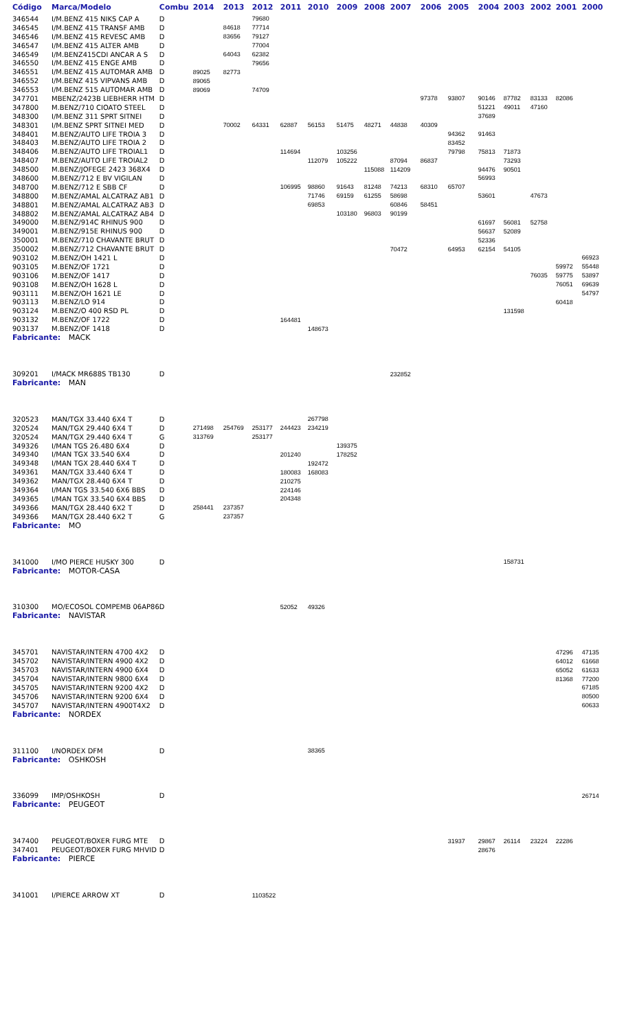| Código | Marca/Modelo | Combu | 2014 | 2013 | 2012 | 2011 | 2010 | 2009 | 2008 | 2007 | 2006 | 2005 | 2004 | 2003 | 2002 | 2001 | 2000 |
| --- | --- | --- | --- | --- | --- | --- | --- | --- | --- | --- | --- | --- | --- | --- | --- | --- | --- |
| 346544 | I/M.BENZ 415 NIKS CAP A | D | | | 79680 | | | | | | | | | | | | |
| 346545 | I/M.BENZ 415 TRANSF AMB | D | | 84618 | 77714 | | | | | | | | | | | | |
| 346546 | I/M.BENZ 415 REVESC AMB | D | | 83656 | 79127 | | | | | | | | | | | | |
| 346547 | I/M.BENZ 415 ALTER AMB | D | | | 77004 | | | | | | | | | | | | |
| 346549 | I/M.BENZ415CDI ANCAR A S | D | | 64043 | 62382 | | | | | | | | | | | | |
| 346550 | I/M.BENZ 415 ENGE AMB | D | | | 79656 | | | | | | | | | | | | |
| 346551 | I/M.BENZ 415 AUTOMAR AMB | D | 89025 | 82773 | | | | | | | | | | | | | |
| 346552 | I/M.BENZ 415 VIPVANS AMB | D | 89065 | | | | | | | | | | | | | | |
| 346553 | I/M.BENZ 515 AUTOMAR AMB | D | 89069 | | 74709 | | | | | | | | | | | | |
| 347701 | MBENZ/2423B LIEBHERR HTM | D | | | | | | | | | 97378 | 93807 | 90146 | 87782 | 83133 | 82086 | |
| 347800 | M.BENZ/710 CIOATO STEEL | D | | | | | | | | | | | 51221 | 49011 | 47160 | | |
| 348300 | I/M.BENZ 311 SPRT SITNEI | D | | | | | | | | | | | 37689 | | | | |
| 348301 | I/M.BENZ SPRT SITNEI MED | D | | 70002 | 64331 | 62887 | 56153 | 51475 | 48271 | 44838 | 40309 | | | | | | |
| 348401 | M.BENZ/AUTO LIFE TROIA 3 | D | | | | | | | | | | 94362 | 91463 | | | | |
| 348403 | M.BENZ/AUTO LIFE TROIA 2 | D | | | | | | | | | | 83452 | | | | | |
| 348406 | M.BENZ/AUTO LIFE TROIAL1 | D | | | | 114694 | | 103256 | | | | 79798 | 75813 | 71873 | | | |
| 348407 | M.BENZ/AUTO LIFE TROIAL2 | D | | | | | 112079 | 105222 | | 87094 | 86837 | | | 73293 | | | |
| 348500 | M.BENZ/JOFEGE 2423 368X4 | D | | | | | | | 115088 | 114209 | | | 94476 | 90501 | | | |
| 348600 | M.BENZ/712 E BV VIGILAN | D | | | | | | | | | | | 56993 | | | | |
| 348700 | M.BENZ/712 E SBB CF | D | | | | 106995 | 98860 | 91643 | 81248 | 74213 | 68310 | 65707 | | | | | |
| 348800 | M.BENZ/AMAL ALCATRAZ AB1 | D | | | | | 71746 | 69159 | 61255 | 58698 | | | 53601 | | 47673 | | |
| 348801 | M.BENZ/AMAL ALCATRAZ AB3 | D | | | | | 69853 | | | 60846 | 58451 | | | | | | |
| 348802 | M.BENZ/AMAL ALCATRAZ AB4 | D | | | | | | 103180 | 96803 | 90199 | | | | | | | |
| 349000 | M.BENZ/914C RHINUS 900 | D | | | | | | | | | | | 61697 | 56081 | 52758 | | |
| 349001 | M.BENZ/915E RHINUS 900 | D | | | | | | | | | | | 56637 | 52089 | | | |
| 350001 | M.BENZ/710 CHAVANTE BRUT | D | | | | | | | | | | | 52336 | | | | |
| 350002 | M.BENZ/712 CHAVANTE BRUT | D | | | | | | | | 70472 | | 64953 | 62154 | 54105 | | | |
| 903102 | M.BENZ/OH 1421 L | D | | | | | | | | | | | | | | | 66923 |
| 903105 | M.BENZ/OF 1721 | D | | | | | | | | | | | | | | 59972 | 55448 |
| 903106 | M.BENZ/OF 1417 | D | | | | | | | | | | | | | 76035 | 59775 | 53897 |
| 903108 | M.BENZ/OH 1628 L | D | | | | | | | | | | | | | | 76051 | 69639 |
| 903111 | M.BENZ/OH 1621 LE | D | | | | | | | | | | | | | | | 54797 |
| 903113 | M.BENZ/LO 914 | D | | | | | | | | | | | | | | 60418 | |
| 903124 | M.BENZ/O 400 RSD PL | D | | | | | | | | | | | | 131598 | | | |
| 903132 | M.BENZ/OF 1722 | D | | | | 164481 | | | | | | | | | | | |
| 903137 | M.BENZ/OF 1418 | D | | | | | 148673 | | | | | | | | | | |
| Fabricante: MACK | | | | | | | | | | | | | | | | | |
| 309201 | I/MACK MR688S TB130 | D | | | | | | | | 232852 | | | | | | | |
| Fabricante: MAN | | | | | | | | | | | | | | | | | |
| 320523 | MAN/TGX 33.440 6X4 T | D | | | | | 267798 | | | | | | | | | | |
| 320524 | MAN/TGX 29.440 6X4 T | D | 271498 | 254769 | 253177 | 244423 | 234219 | | | | | | | | | | |
| 320524 | MAN/TGX 29.440 6X4 T | G | 313769 | | 253177 | | | | | | | | | | | | |
| 349326 | I/MAN TGS 26.480 6X4 | D | | | | | | 139375 | | | | | | | | | |
| 349340 | I/MAN TGX 33.540 6X4 | D | | | | 201240 | | 178252 | | | | | | | | | |
| 349348 | I/MAN TGX 28.440 6X4 T | D | | | | | 192472 | | | | | | | | | | |
| 349361 | MAN/TGX 33.440 6X4 T | D | | | | 180083 | 168083 | | | | | | | | | | |
| 349362 | MAN/TGX 28.440 6X4 T | D | | | | 210275 | | | | | | | | | | | |
| 349364 | I/MAN TGS 33.540 6X6 BBS | D | | | | 224146 | | | | | | | | | | | |
| 349365 | I/MAN TGX 33.540 6X4 BBS | D | | | | 204348 | | | | | | | | | | | |
| 349366 | MAN/TGX 28.440 6X2 T | D | 258441 | 237357 | | | | | | | | | | | | | |
| 349366 | MAN/TGX 28.440 6X2 T | G | | 237357 | | | | | | | | | | | | | |
| Fabricante: MO | | | | | | | | | | | | | | | | | |
| 341000 | I/MO PIERCE HUSKY 300 | D | | | | | | | | | | | | 158731 | | | |
| Fabricante: MOTOR-CASA | | | | | | | | | | | | | | | | | |
| 310300 | MO/ECOSOL COMPEMB 06AP86 | D | | | | 52052 | 49326 | | | | | | | | | | |
| Fabricante: NAVISTAR | | | | | | | | | | | | | | | | | |
| 345701 | NAVISTAR/INTERN 4700 4X2 | D | | | | | | | | | | | | | | 47296 | 47135 |
| 345702 | NAVISTAR/INTERN 4900 4X2 | D | | | | | | | | | | | | | | 64012 | 61668 |
| 345703 | NAVISTAR/INTERN 4900 6X4 | D | | | | | | | | | | | | | | 65052 | 61633 |
| 345704 | NAVISTAR/INTERN 9800 6X4 | D | | | | | | | | | | | | | | 81368 | 77200 |
| 345705 | NAVISTAR/INTERN 9200 4X2 | D | | | | | | | | | | | | | | | 67185 |
| 345706 | NAVISTAR/INTERN 9200 6X4 | D | | | | | | | | | | | | | | | 80500 |
| 345707 | NAVISTAR/INTERN 4900T4X2 | D | | | | | | | | | | | | | | | 60633 |
| Fabricante: NORDEX | | | | | | | | | | | | | | | | | |
| 311100 | I/NORDEX DFM | D | | | | | 38365 | | | | | | | | | | |
| Fabricante: OSHKOSH | | | | | | | | | | | | | | | | | |
| 336099 | IMP/OSHKOSH | D | | | | | | | | | | | | | | | 26714 |
| Fabricante: PEUGEOT | | | | | | | | | | | | | | | | | |
| 347400 | PEUGEOT/BOXER FURG MTE | D | | | | | | | | | | 31937 | 29867 | 26114 | 23224 | 22286 | |
| 347401 | PEUGEOT/BOXER FURG MHVID | D | | | | | | | | | | | 28676 | | | | |
| Fabricante: PIERCE | | | | | | | | | | | | | | | | | |
| 341001 | I/PIERCE ARROW XT | D | | | 1103522 | | | | | | | | | | | | |